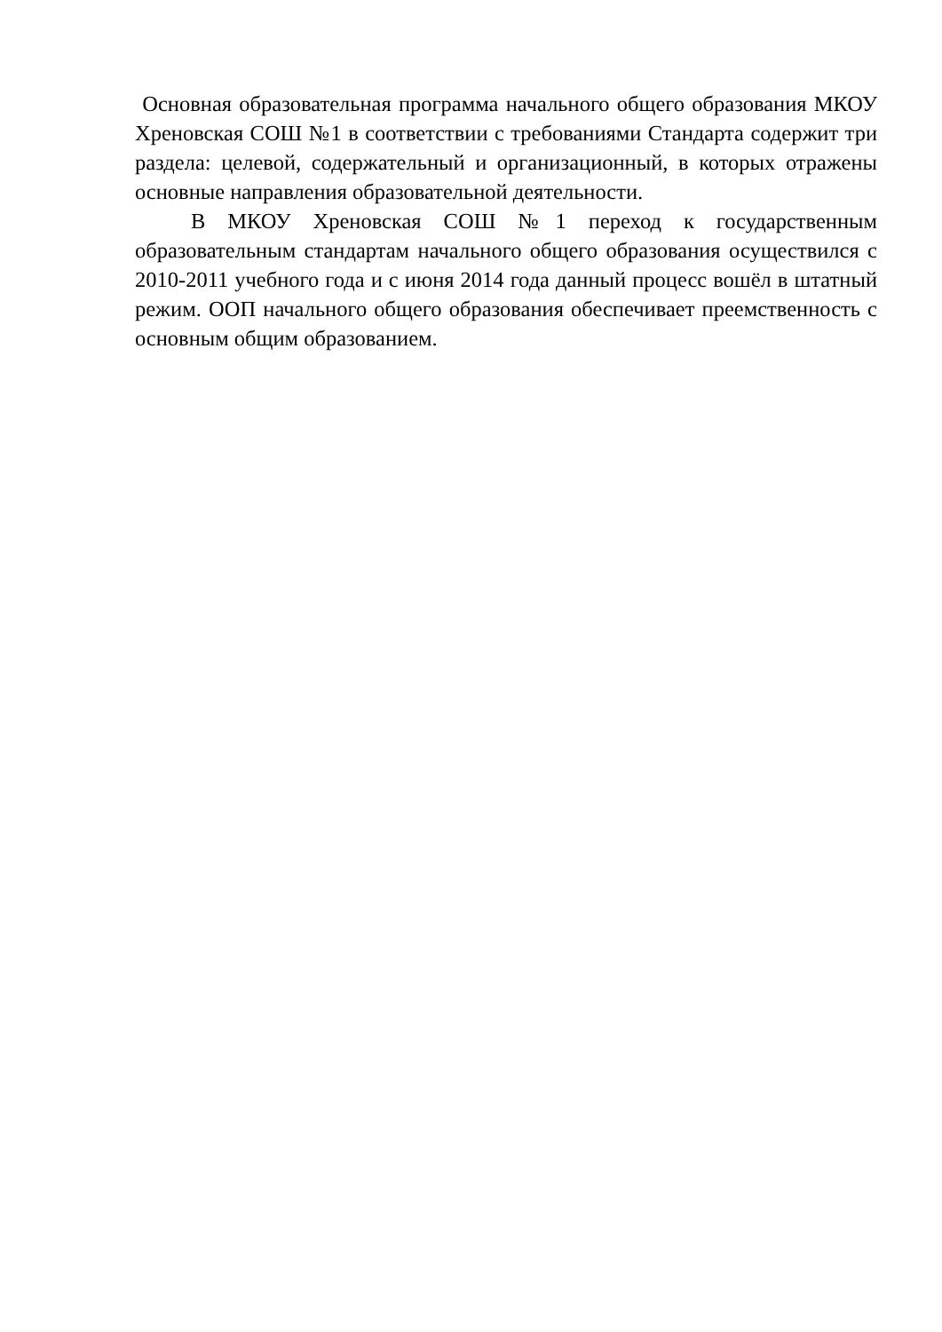Основная образовательная программа начального общего образования МКОУ Хреновская СОШ №1 в соответствии с требованиями Стандарта содержит три раздела: целевой, содержательный и организационный, в которых отражены основные направления образовательной деятельности.
В МКОУ Хреновская СОШ №1 переход к государственным образовательным стандартам начального общего образования осуществился с 2010-2011 учебного года и с июня 2014 года данный процесс вошёл в штатный режим. ООП начального общего образования обеспечивает преемственность с основным общим образованием.